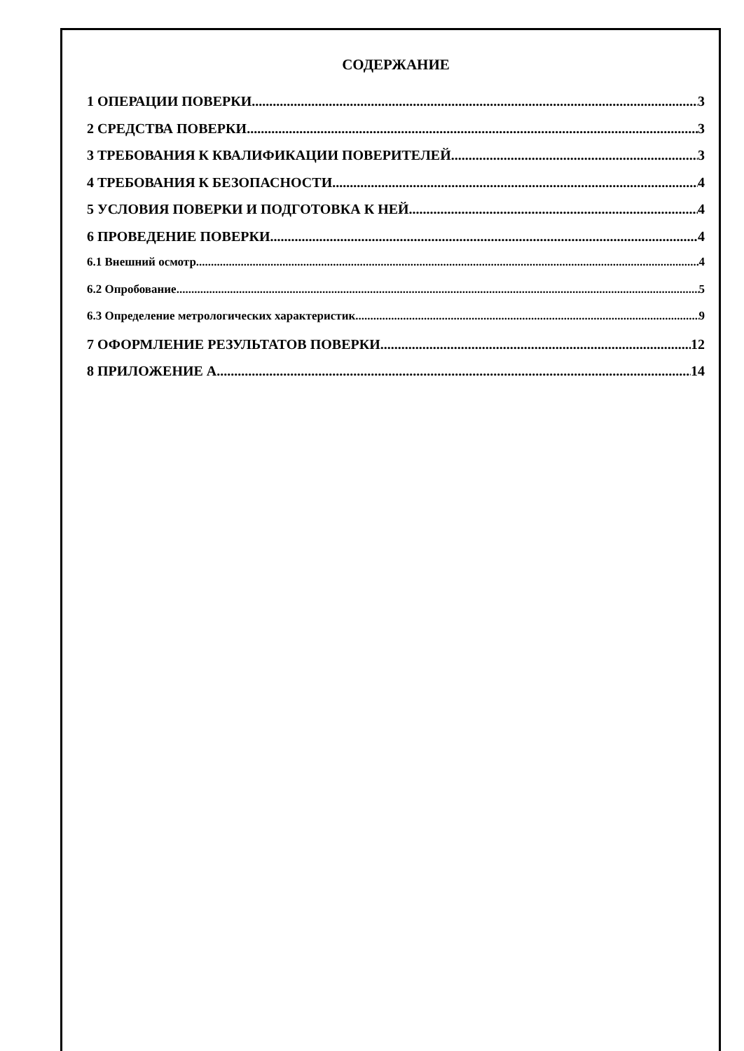СОДЕРЖАНИЕ
1 ОПЕРАЦИИ ПОВЕРКИ 3
2 СРЕДСТВА ПОВЕРКИ 3
3 ТРЕБОВАНИЯ К КВАЛИФИКАЦИИ ПОВЕРИТЕЛЕЙ 3
4 ТРЕБОВАНИЯ К БЕЗОПАСНОСТИ 4
5 УСЛОВИЯ ПОВЕРКИ И ПОДГОТОВКА К НЕЙ 4
6 ПРОВЕДЕНИЕ ПОВЕРКИ 4
6.1 Внешний осмотр 4
6.2 Опробование 5
6.3 Определение метрологических характеристик 9
7 ОФОРМЛЕНИЕ РЕЗУЛЬТАТОВ ПОВЕРКИ 12
8 ПРИЛОЖЕНИЕ А 14